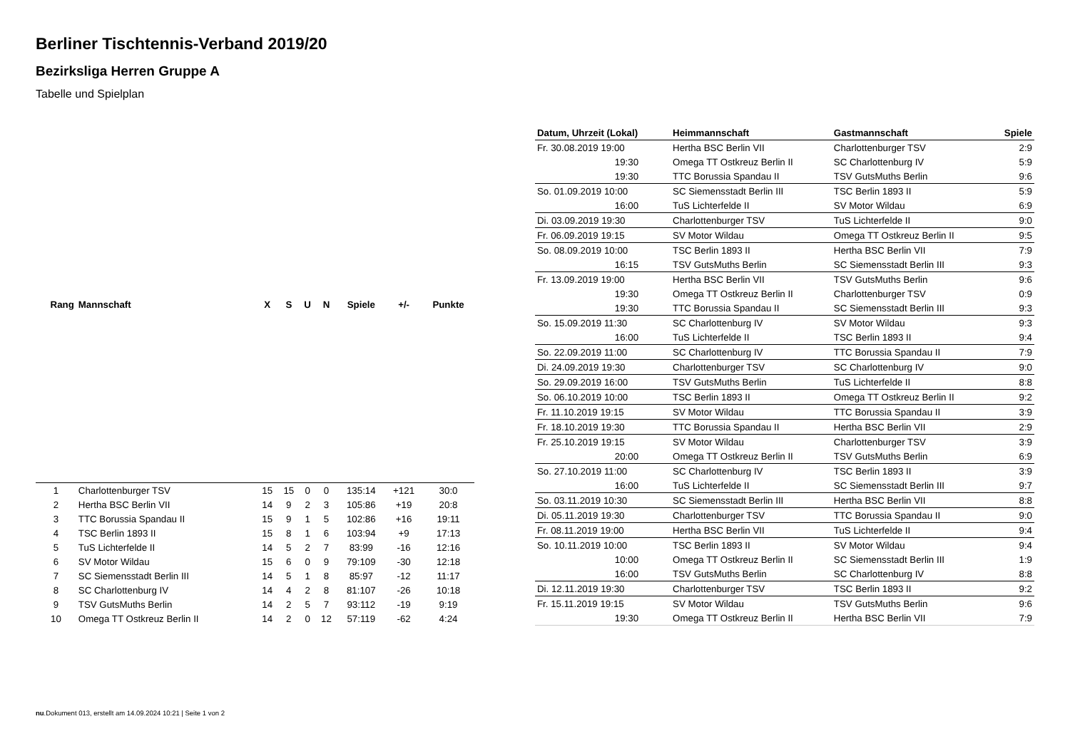Berliner Tischtennis-Verband 2019/20
Bezirksliga Herren Gruppe A
Tabelle und Spielplan
| Rang | Mannschaft | X | S | U | N | Spiele | +/- | Punkte |
| --- | --- | --- | --- | --- | --- | --- | --- | --- |
| 1 | Charlottenburger TSV | 15 | 15 | 0 | 0 | 135:14 | +121 | 30:0 |
| 2 | Hertha BSC Berlin VII | 14 | 9 | 2 | 3 | 105:86 | +19 | 20:8 |
| 3 | TTC Borussia Spandau II | 15 | 9 | 1 | 5 | 102:86 | +16 | 19:11 |
| 4 | TSC Berlin 1893 II | 15 | 8 | 1 | 6 | 103:94 | +9 | 17:13 |
| 5 | TuS Lichterfelde II | 14 | 5 | 2 | 7 | 83:99 | -16 | 12:16 |
| 6 | SV Motor Wildau | 15 | 6 | 0 | 9 | 79:109 | -30 | 12:18 |
| 7 | SC Siemensstadt Berlin III | 14 | 5 | 1 | 8 | 85:97 | -12 | 11:17 |
| 8 | SC Charlottenburg IV | 14 | 4 | 2 | 8 | 81:107 | -26 | 10:18 |
| 9 | TSV GutsMuths Berlin | 14 | 2 | 5 | 7 | 93:112 | -19 | 9:19 |
| 10 | Omega TT Ostkreuz Berlin II | 14 | 2 | 0 | 12 | 57:119 | -62 | 4:24 |
| Datum, Uhrzeit (Lokal) | Heimmannschaft | Gastmannschaft | Spiele |
| --- | --- | --- | --- |
| Fr. 30.08.2019 19:00 | Hertha BSC Berlin VII | Charlottenburger TSV | 2:9 |
| 19:30 | Omega TT Ostkreuz Berlin II | SC Charlottenburg IV | 5:9 |
| 19:30 | TTC Borussia Spandau II | TSV GutsMuths Berlin | 9:6 |
| So. 01.09.2019 10:00 | SC Siemensstadt Berlin III | TSC Berlin 1893 II | 5:9 |
| 16:00 | TuS Lichterfelde II | SV Motor Wildau | 6:9 |
| Di. 03.09.2019 19:30 | Charlottenburger TSV | TuS Lichterfelde II | 9:0 |
| Fr. 06.09.2019 19:15 | SV Motor Wildau | Omega TT Ostkreuz Berlin II | 9:5 |
| So. 08.09.2019 10:00 | TSC Berlin 1893 II | Hertha BSC Berlin VII | 7:9 |
| 16:15 | TSV GutsMuths Berlin | SC Siemensstadt Berlin III | 9:3 |
| Fr. 13.09.2019 19:00 | Hertha BSC Berlin VII | TSV GutsMuths Berlin | 9:6 |
| 19:30 | Omega TT Ostkreuz Berlin II | Charlottenburger TSV | 0:9 |
| 19:30 | TTC Borussia Spandau II | SC Siemensstadt Berlin III | 9:3 |
| So. 15.09.2019 11:30 | SC Charlottenburg IV | SV Motor Wildau | 9:3 |
| 16:00 | TuS Lichterfelde II | TSC Berlin 1893 II | 9:4 |
| So. 22.09.2019 11:00 | SC Charlottenburg IV | TTC Borussia Spandau II | 7:9 |
| Di. 24.09.2019 19:30 | Charlottenburger TSV | SC Charlottenburg IV | 9:0 |
| So. 29.09.2019 16:00 | TSV GutsMuths Berlin | TuS Lichterfelde II | 8:8 |
| So. 06.10.2019 10:00 | TSC Berlin 1893 II | Omega TT Ostkreuz Berlin II | 9:2 |
| Fr. 11.10.2019 19:15 | SV Motor Wildau | TTC Borussia Spandau II | 3:9 |
| Fr. 18.10.2019 19:30 | TTC Borussia Spandau II | Hertha BSC Berlin VII | 2:9 |
| Fr. 25.10.2019 19:15 | SV Motor Wildau | Charlottenburger TSV | 3:9 |
| 20:00 | Omega TT Ostkreuz Berlin II | TSV GutsMuths Berlin | 6:9 |
| So. 27.10.2019 11:00 | SC Charlottenburg IV | TSC Berlin 1893 II | 3:9 |
| 16:00 | TuS Lichterfelde II | SC Siemensstadt Berlin III | 9:7 |
| So. 03.11.2019 10:30 | SC Siemensstadt Berlin III | Hertha BSC Berlin VII | 8:8 |
| Di. 05.11.2019 19:30 | Charlottenburger TSV | TTC Borussia Spandau II | 9:0 |
| Fr. 08.11.2019 19:00 | Hertha BSC Berlin VII | TuS Lichterfelde II | 9:4 |
| So. 10.11.2019 10:00 | TSC Berlin 1893 II | SV Motor Wildau | 9:4 |
| 10:00 | Omega TT Ostkreuz Berlin II | SC Siemensstadt Berlin III | 1:9 |
| 16:00 | TSV GutsMuths Berlin | SC Charlottenburg IV | 8:8 |
| Di. 12.11.2019 19:30 | Charlottenburger TSV | TSC Berlin 1893 II | 9:2 |
| Fr. 15.11.2019 19:15 | SV Motor Wildau | TSV GutsMuths Berlin | 9:6 |
| 19:30 | Omega TT Ostkreuz Berlin II | Hertha BSC Berlin VII | 7:9 |
nu.Dokument 013, erstellt am 14.09.2024 10:21 | Seite 1 von 2